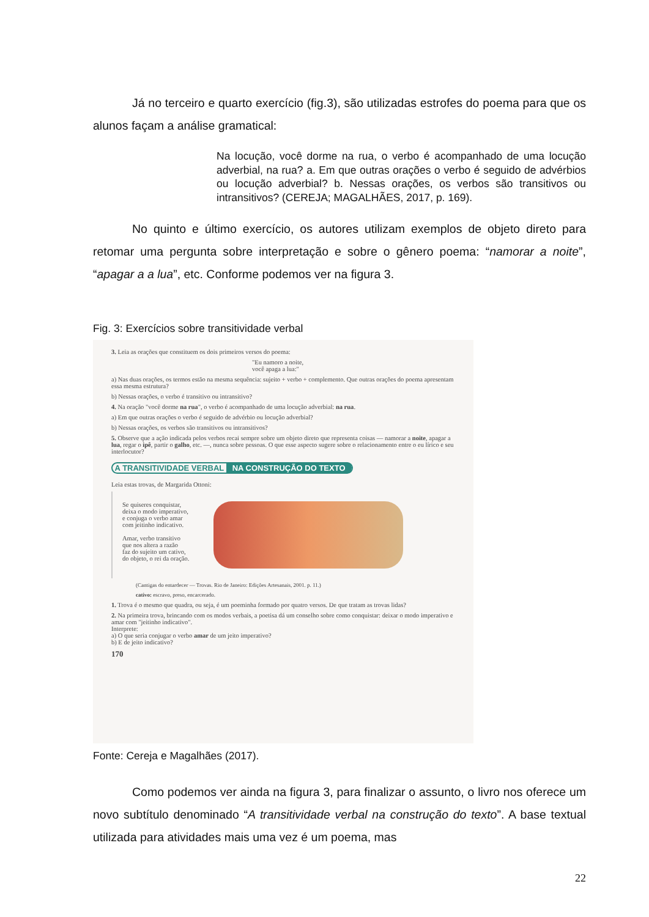Já no terceiro e quarto exercício (fig.3), são utilizadas estrofes do poema para que os alunos façam a análise gramatical:
Na locução, você dorme na rua, o verbo é acompanhado de uma locução adverbial, na rua? a. Em que outras orações o verbo é seguido de advérbios ou locução adverbial? b. Nessas orações, os verbos são transitivos ou intransitivos? (CEREJA; MAGALHÃES, 2017, p. 169).
No quinto e último exercício, os autores utilizam exemplos de objeto direto para retomar uma pergunta sobre interpretação e sobre o gênero poema: “namorar a noite”, “apagar a a lua”, etc. Conforme podemos ver na figura 3.
Fig. 3: Exercícios sobre transitividade verbal
3. Leia as orações que constituem os dois primeiros versos do poema:
"Eu namoro a noite,
você apaga a lua:"
a) Nas duas orações, os termos estão na mesma sequência: sujeito + verbo + complemento. Que outras orações do poema apresentam essa mesma estrutura?
b) Nessas orações, o verbo é transitivo ou intransitivo?
4. Na oração "você dorme na rua", o verbo é acompanhado de uma locução adverbial: na rua.
a) Em que outras orações o verbo é seguido de advérbio ou locução adverbial?
b) Nessas orações, os verbos são transitivos ou intransitivos?
5. Observe que a ação indicada pelos verbos recai sempre sobre um objeto direto que representa coisas — namorar a noite, apagar a lua, regar o ipê, partir o galho, etc. —, nunca sobre pessoas. O que esse aspecto sugere sobre o relacionamento entre o eu lírico e seu interlocutor?
A TRANSITIVIDADE VERBAL NA CONSTRUÇÃO DO TEXTO
Leia estas trovas, de Margarida Ottoni:
Se quiseres conquistar,
deixa o modo imperativo,
e conjuga o verbo amar
com jeitinho indicativo.
Amar, verbo transitivo
que nos altera a razão
faz do sujeito um cativo,
do objeto, o rei da oração.
(Cantigas do entardecer — Trovas. Rio de Janeiro: Edições Artesanais, 2001. p. 11.)
cativo: escravo, preso, encarcerado.
1. Trova é o mesmo que quadra, ou seja, é um poeminha formado por quatro versos. De que tratam as trovas lidas?
2. Na primeira trova, brincando com os modos verbais, a poetisa dá um conselho sobre como conquistar: deixar o modo imperativo e amar com "jeitinho indicativo".
Interprete:
a) O que seria conjugar o verbo amar de um jeito imperativo?
b) E de jeito indicativo?
170
Fonte: Cereja e Magalhães (2017).
Como podemos ver ainda na figura 3, para finalizar o assunto, o livro nos oferece um novo subtítulo denominado “A transitividade verbal na construção do texto”. A base textual utilizada para atividades mais uma vez é um poema, mas
22